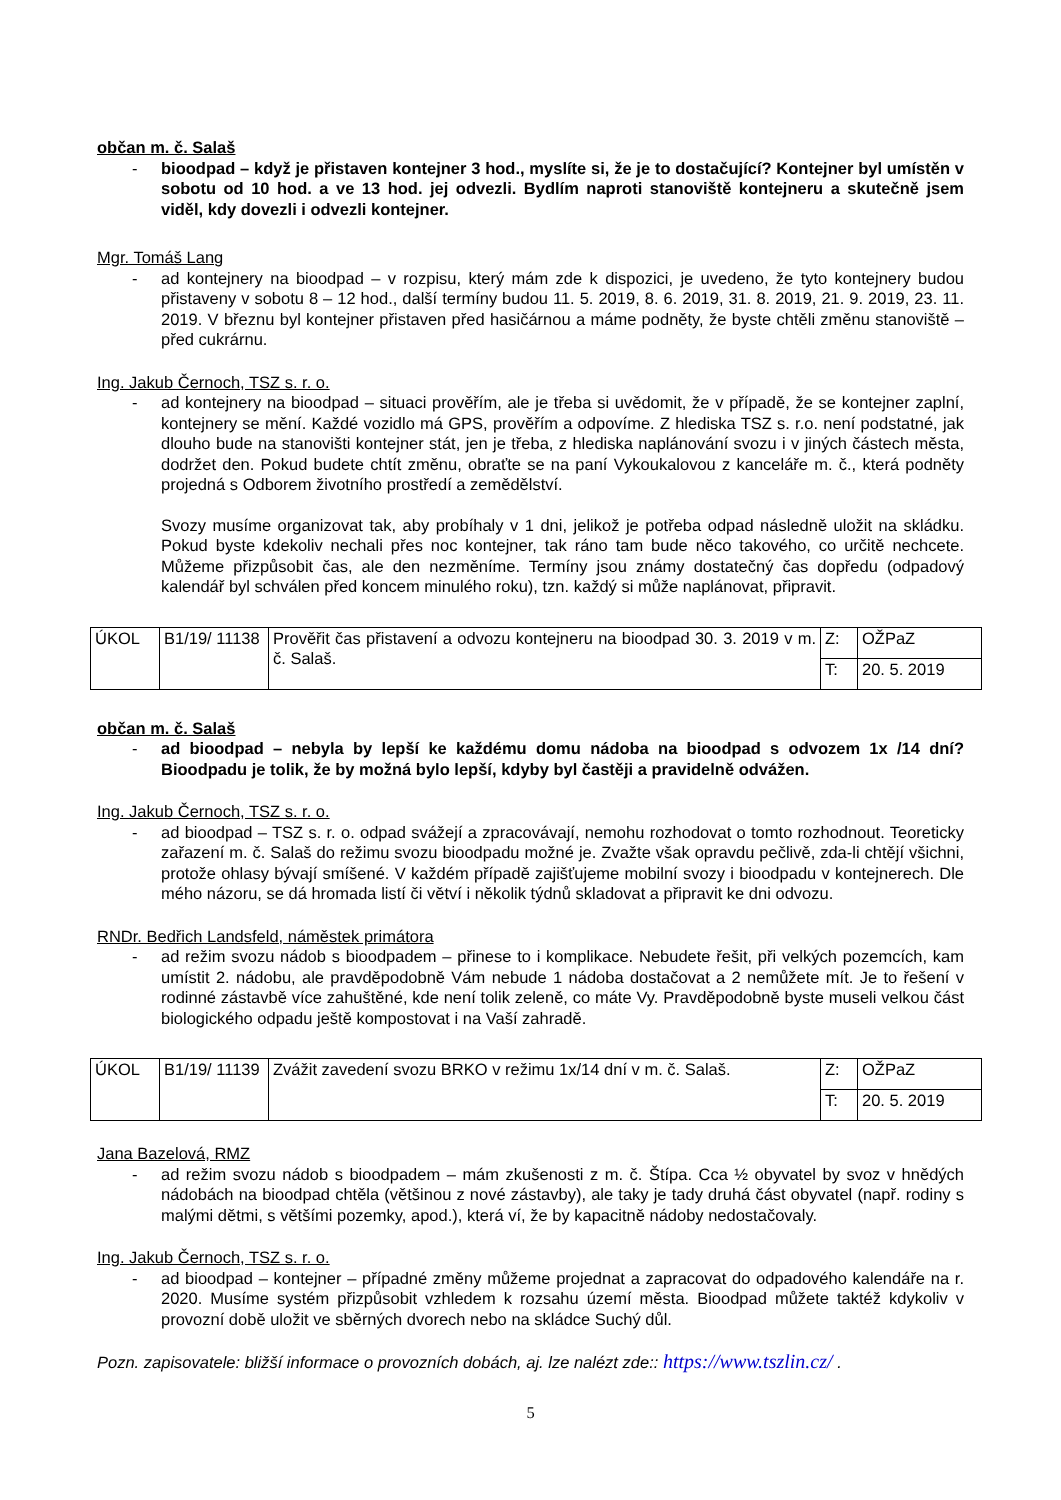občan m. č. Salaš
- bioodpad – když je přistaven kontejner 3 hod., myslíte si, že je to dostačující? Kontejner byl umístěn v sobotu od 10 hod. a ve 13 hod. jej odvezli. Bydlím naproti stanoviště kontejneru a skutečně jsem viděl, kdy dovezli i odvezli kontejner.
Mgr. Tomáš Lang
- ad kontejnery na bioodpad – v rozpisu, který mám zde k dispozici, je uvedeno, že tyto kontejnery budou přistaveny v sobotu 8 – 12 hod., další termíny budou 11. 5. 2019, 8. 6. 2019, 31. 8. 2019, 21. 9. 2019, 23. 11. 2019. V březnu byl kontejner přistaven před hasičárnou a máme podněty, že byste chtěli změnu stanoviště – před cukrárnu.
Ing. Jakub Černoch, TSZ s. r. o.
- ad kontejnery na bioodpad – situaci prověřím, ale je třeba si uvědomit, že v případě, že se kontejner zaplní, kontejnery se mění. Každé vozidlo má GPS, prověřím a odpovíme. Z hlediska TSZ s. r.o. není podstatné, jak dlouho bude na stanovišti kontejner stát, jen je třeba, z hlediska naplánování svozu i v jiných částech města, dodržet den. Pokud budete chtít změnu, obraťte se na paní Vykoukalovou z kanceláře m. č., která podněty projedná s Odborem životního prostředí a zemědělství.
Svozy musíme organizovat tak, aby probíhaly v 1 dni, jelikož je potřeba odpad následně uložit na skládku. Pokud byste kdekoliv nechali přes noc kontejner, tak ráno tam bude něco takového, co určitě nechcete. Můžeme přizpůsobit čas, ale den nezměníme. Termíny jsou známy dostatečný čas dopředu (odpadový kalendář byl schválen před koncem minulého roku), tzn. každý si může naplánovat, připravit.
| ÚKOL | B1/19/ 11138 | Prověřit čas přistavení a odvozu kontejneru na bioodpad 30. 3. 2019 v m. č. Salaš. | Z: | OŽPaZ |
| | | | T: | 20. 5. 2019 |
občan m. č. Salaš
- ad bioodpad – nebyla by lepší ke každému domu nádoba na bioodpad s odvozem 1x /14 dní? Bioodpadu je tolik, že by možná bylo lepší, kdyby byl častěji a pravidelně odvážen.
Ing. Jakub Černoch, TSZ s. r. o.
- ad bioodpad – TSZ s. r. o. odpad svážejí a zpracovávají, nemohu rozhodovat o tomto rozhodnout. Teoreticky zařazení m. č. Salaš do režimu svozu bioodpadu možné je. Zvažte však opravdu pečlivě, zda-li chtějí všichni, protože ohlasy bývají smíšené. V každém případě zajišťujeme mobilní svozy i bioodpadu v kontejnerech. Dle mého názoru, se dá hromada listí či větví i několik týdnů skladovat a připravit ke dni odvozu.
RNDr. Bedřich Landsfeld, náměstek primátora
- ad režim svozu nádob s bioodpadem – přinese to i komplikace. Nebudete řešit, při velkých pozemcích, kam umístit 2. nádobu, ale pravděpodobně Vám nebude 1 nádoba dostačovat a 2 nemůžete mít. Je to řešení v rodinné zástavbě více zahuštěné, kde není tolik zeleně, co máte Vy. Pravděpodobně byste museli velkou část biologického odpadu ještě kompostovat i na Vaší zahradě.
| ÚKOL | B1/19/ 11139 | Zvážit zavedení svozu BRKO v režimu 1x/14 dní v m. č. Salaš. | Z: | OŽPaZ |
| | | | T: | 20. 5. 2019 |
Jana Bazelová, RMZ
- ad režim svozu nádob s bioodpadem – mám zkušenosti z m. č. Štípa. Cca ½ obyvatel by svoz v hnědých nádobách na bioodpad chtěla (většinou z nové zástavby), ale taky je tady druhá část obyvatel (např. rodiny s malými dětmi, s většími pozemky, apod.), která ví, že by kapacitně nádoby nedostačovaly.
Ing. Jakub Černoch, TSZ s. r. o.
- ad bioodpad – kontejner – případné změny můžeme projednat a zapracovat do odpadového kalendáře na r. 2020. Musíme systém přizpůsobit vzhledem k rozsahu území města. Bioodpad můžete taktéž kdykoliv v provozní době uložit ve sběrných dvorech nebo na skládce Suchý důl.
Pozn. zapisovatele: bližší informace o provozních dobách, aj. lze nalézt zde:: https://www.tszlin.cz/ .
5